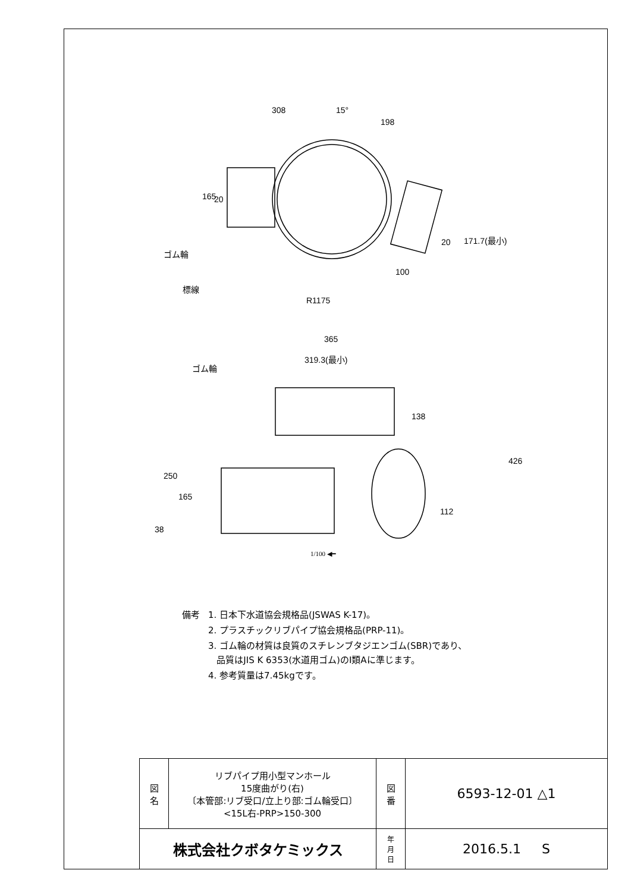308
15°
198
165
20
ゴム輪
標線
R1175
100
20
171.7(最小)
365
319.3(最小)
ゴム輪
138
426
250
165
112
38
1/100 ◀━
| 備考 | 1. 日本下水道協会規格品(JSWAS K-17)。 |
| | 2. プラスチックリブパイプ協会規格品(PRP-11)。 |
| | 3. ゴム輪の材質は良質のスチレンブタジエンゴム(SBR)であり、 品質はJIS K 6353(水道用ゴム)のⅠ類Aに準じます。 |
| | 4. 参考質量は7.45kgです。 |
| 図 名 | リブパイプ用小型マンホール 15度曲がり(右) 〔本管部:リブ受口/立上り部:ゴム輪受口〕 <15L右-PRP>150-300 | 図 番 | 6593-12-01 △1 |
| 株式会社クボタケミックス | | 年 月 日 | 2016.5.1 S |